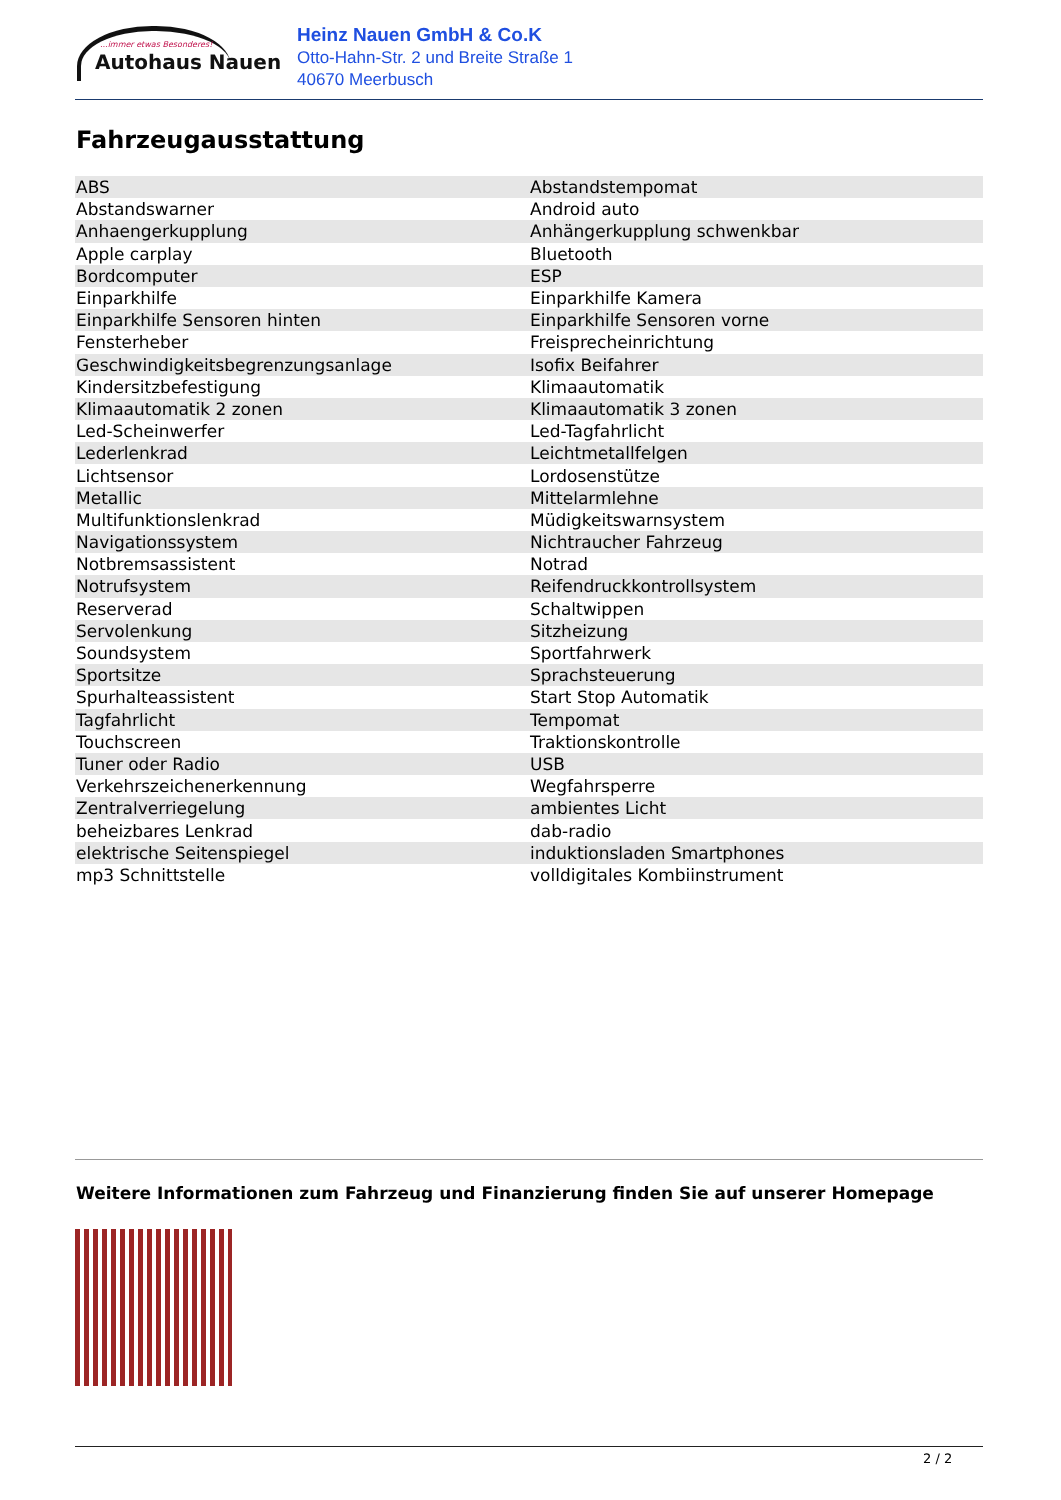...immer etwas Besonderes!
Autohaus Nauen
Heinz Nauen GmbH & Co.K
Otto-Hahn-Str. 2 und Breite Straße 1
40670 Meerbusch
Fahrzeugausstattung
| ABS | Abstandstempomat |
| Abstandswarner | Android auto |
| Anhaengerkupplung | Anhängerkupplung schwenkbar |
| Apple carplay | Bluetooth |
| Bordcomputer | ESP |
| Einparkhilfe | Einparkhilfe Kamera |
| Einparkhilfe Sensoren hinten | Einparkhilfe Sensoren vorne |
| Fensterheber | Freisprecheinrichtung |
| Geschwindigkeitsbegrenzungsanlage | Isofix Beifahrer |
| Kindersitzbefestigung | Klimaautomatik |
| Klimaautomatik 2 zonen | Klimaautomatik 3 zonen |
| Led-Scheinwerfer | Led-Tagfahrlicht |
| Lederlenkrad | Leichtmetallfelgen |
| Lichtsensor | Lordosenstütze |
| Metallic | Mittelarmlehne |
| Multifunktionslenkrad | Müdigkeitswarnsystem |
| Navigationssystem | Nichtraucher Fahrzeug |
| Notbremsassistent | Notrad |
| Notrufsystem | Reifendruckkontrollsystem |
| Reserverad | Schaltwippen |
| Servolenkung | Sitzheizung |
| Soundsystem | Sportfahrwerk |
| Sportsitze | Sprachsteuerung |
| Spurhalteassistent | Start Stop Automatik |
| Tagfahrlicht | Tempomat |
| Touchscreen | Traktionskontrolle |
| Tuner oder Radio | USB |
| Verkehrszeichenerkennung | Wegfahrsperre |
| Zentralverriegelung | ambientes Licht |
| beheizbares Lenkrad | dab-radio |
| elektrische Seitenspiegel | induktionsladen Smartphones |
| mp3 Schnittstelle | volldigitales Kombiinstrument |
Weitere Informationen zum Fahrzeug und Finanzierung finden Sie auf unserer Homepage
2 / 2